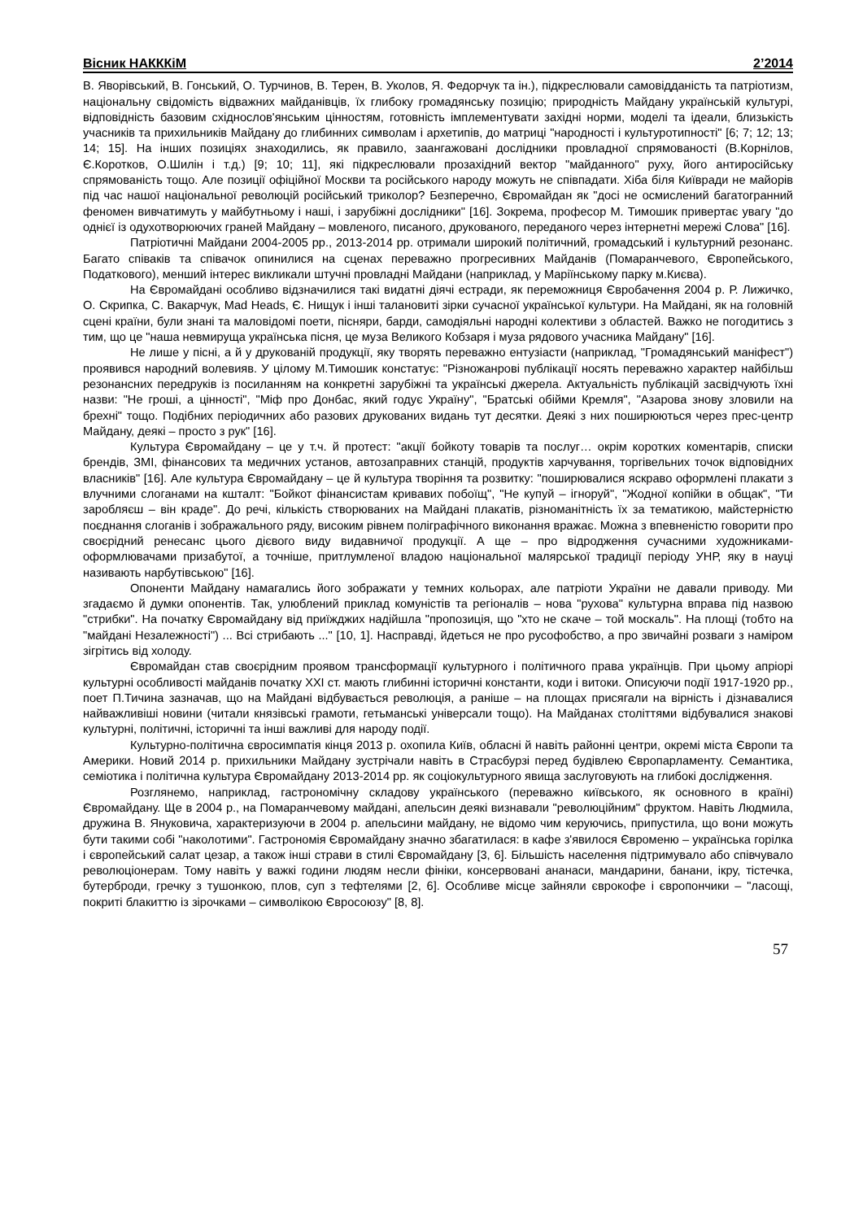Вісник НАКККіМ 2’2014
В. Яворівський, В. Гонський, О. Турчинов, В. Терен, В. Уколов, Я. Федорчук та ін.), підкреслювали самовідданість та патріотизм, національну свідомість відважних майданівців, їх глибоку громадянську позицію; природність Майдану українській культурі, відповідність базовим східнослов'янським цінностям, готовність імплементувати західні норми, моделі та ідеали, близькість учасників та прихильників Майдану до глибинних символам і архетипів, до матриці "народності і культуротипності" [6; 7; 12; 13; 14; 15]. На інших позиціях знаходились, як правило, заангажовані дослідники провладної спрямованості (В.Корнілов, Є.Коротков, О.Шилін і т.д.) [9; 10; 11], які підкреслювали прозахідний вектор "майданного" руху, його антиросійську спрямованість тощо. Але позиції офіційної Москви та російського народу можуть не співпадати. Хіба біля Київради не майорів під час нашої національної революцій російський триколор? Безперечно, Євромайдан як "досі не осмислений багатогранний феномен вивчатимуть у майбутньому і наші, і зарубіжні дослідники" [16]. Зокрема, професор М. Тимошик привертає увагу "до однієї із одухотворюючих граней Майдану – мовленого, писаного, друкованого, переданого через інтернетні мережі Слова" [16].
Патріотичні Майдани 2004-2005 рр., 2013-2014 рр. отримали широкий політичний, громадський і культурний резонанс. Багато співаків та співачок опинилися на сценах переважно прогресивних Майданів (Помаранчевого, Європейського, Податкового), менший інтерес викликали штучні провладні Майдани (наприклад, у Маріїнському парку м.Києва).
На Євромайдані особливо відзначилися такі видатні діячі естради, як переможниця Євробачення 2004 р. Р. Лижичко, О. Скрипка, С. Вакарчук, Mad Heads, Є. Нищук і інші талановиті зірки сучасної української культури. На Майдані, як на головній сцені країни, були знані та маловідомі поети, пісняри, барди, самодіяльні народні колективи з областей. Важко не погодитись з тим, що це "наша невмируща українська пісня, це муза Великого Кобзаря і муза рядового учасника Майдану" [16].
Не лише у пісні, а й у друкованій продукції, яку творять переважно ентузіасти (наприклад, "Громадянський маніфест") проявився народний волевияв. У цілому М.Тимошик констатує: "Різножанрові публікації носять переважно характер найбільш резонансних передруків із посиланням на конкретні зарубіжні та українські джерела. Актуальність публікацій засвідчують їхні назви: "Не гроші, а цінності", "Міф про Донбас, який годує Україну", "Братські обійми Кремля", "Азарова знову зловили на брехні" тощо. Подібних періодичних або разових друкованих видань тут десятки. Деякі з них поширюються через прес-центр Майдану, деякі – просто з рук" [16].
Культура Євромайдану – це у т.ч. й протест: "акції бойкоту товарів та послуг… окрім коротких коментарів, списки брендів, ЗМІ, фінансових та медичних установ, автозаправних станцій, продуктів харчування, торгівельних точок відповідних власників" [16]. Але культура Євромайдану – це й культура творіння та розвитку: "поширювалися яскраво оформлені плакати з влучними слоганами на кшталт: "Бойкот фінансистам кривавих побоїщ", "Не купуй – ігноруй", "Жодної копійки в общак", "Ти заробляєш – він краде". До речі, кількість створюваних на Майдані плакатів, різноманітність їх за тематикою, майстерністю поєднання слоганів і зображального ряду, високим рівнем поліграфічного виконання вражає. Можна з впевненістю говорити про своєрідний ренесанс цього дієвого виду видавничої продукції. А ще – про відродження сучасними художниками-оформлювачами призабутої, а точніше, притлумленої владою національної малярської традиції періоду УНР, яку в науці називають нарбутівською" [16].
Опоненти Майдану намагались його зображати у темних кольорах, але патріоти України не давали приводу. Ми згадаємо й думки опонентів. Так, улюблений приклад комуністів та регіоналів – нова "рухова" культурна вправа під назвою "стрибки". На початку Євромайдану від приїжджих надійшла "пропозиція, що "хто не скаче – той москаль". На площі (тобто на "майдані Незалежності") ... Всі стрибають ..." [10, 1]. Насправді, йдеться не про русофобство, а про звичайні розваги з наміром зігрітись від холоду.
Євромайдан став своєрідним проявом трансформації культурного і політичного права українців. При цьому апріорі культурні особливості майданів початку XXI ст. мають глибинні історичні константи, коди і витоки. Описуючи події 1917-1920 рр., поет П.Тичина зазначав, що на Майдані відбувається революція, а раніше – на площах присягали на вірність і дізнавалися найважливіші новини (читали князівські грамоти, гетьманські універсали тощо). На Майданах століттями відбувалися знакові культурні, політичні, історичні та інші важливі для народу події.
Культурно-політична євросимпатія кінця 2013 р. охопила Київ, обласні й навіть районні центри, окремі міста Європи та Америки. Новий 2014 р. прихильники Майдану зустрічали навіть в Страсбурзі перед будівлею Європарламенту. Семантика, семіотика і політична культура Євромайдану 2013-2014 рр. як соціокультурного явища заслуговують на глибокі дослідження.
Розглянемо, наприклад, гастрономічну складову українського (переважно київського, як основного в країні) Євромайдану. Ще в 2004 р., на Помаранчевому майдані, апельсин деякі визнавали "революційним" фруктом. Навіть Людмила, дружина В. Януковича, характеризуючи в 2004 р. апельсини майдану, не відомо чим керуючись, припустила, що вони можуть бути такими собі "наколотими". Гастрономія Євромайдану значно збагатилася: в кафе з'явилося Євроменю – українська горілка і європейський салат цезар, а також інші страви в стилі Євромайдану [3, 6]. Більшість населення підтримувало або співчувало революціонерам. Тому навіть у важкі години людям несли фініки, консервовані ананаси, мандарини, банани, ікру, тістечка, бутерброди, гречку з тушонкою, плов, суп з тефтелями [2, 6]. Особливе місце зайняли єврокофе і європончики – "ласощі, покриті блакиттю із зірочками – символікою Євросоюзу" [8, 8].
57